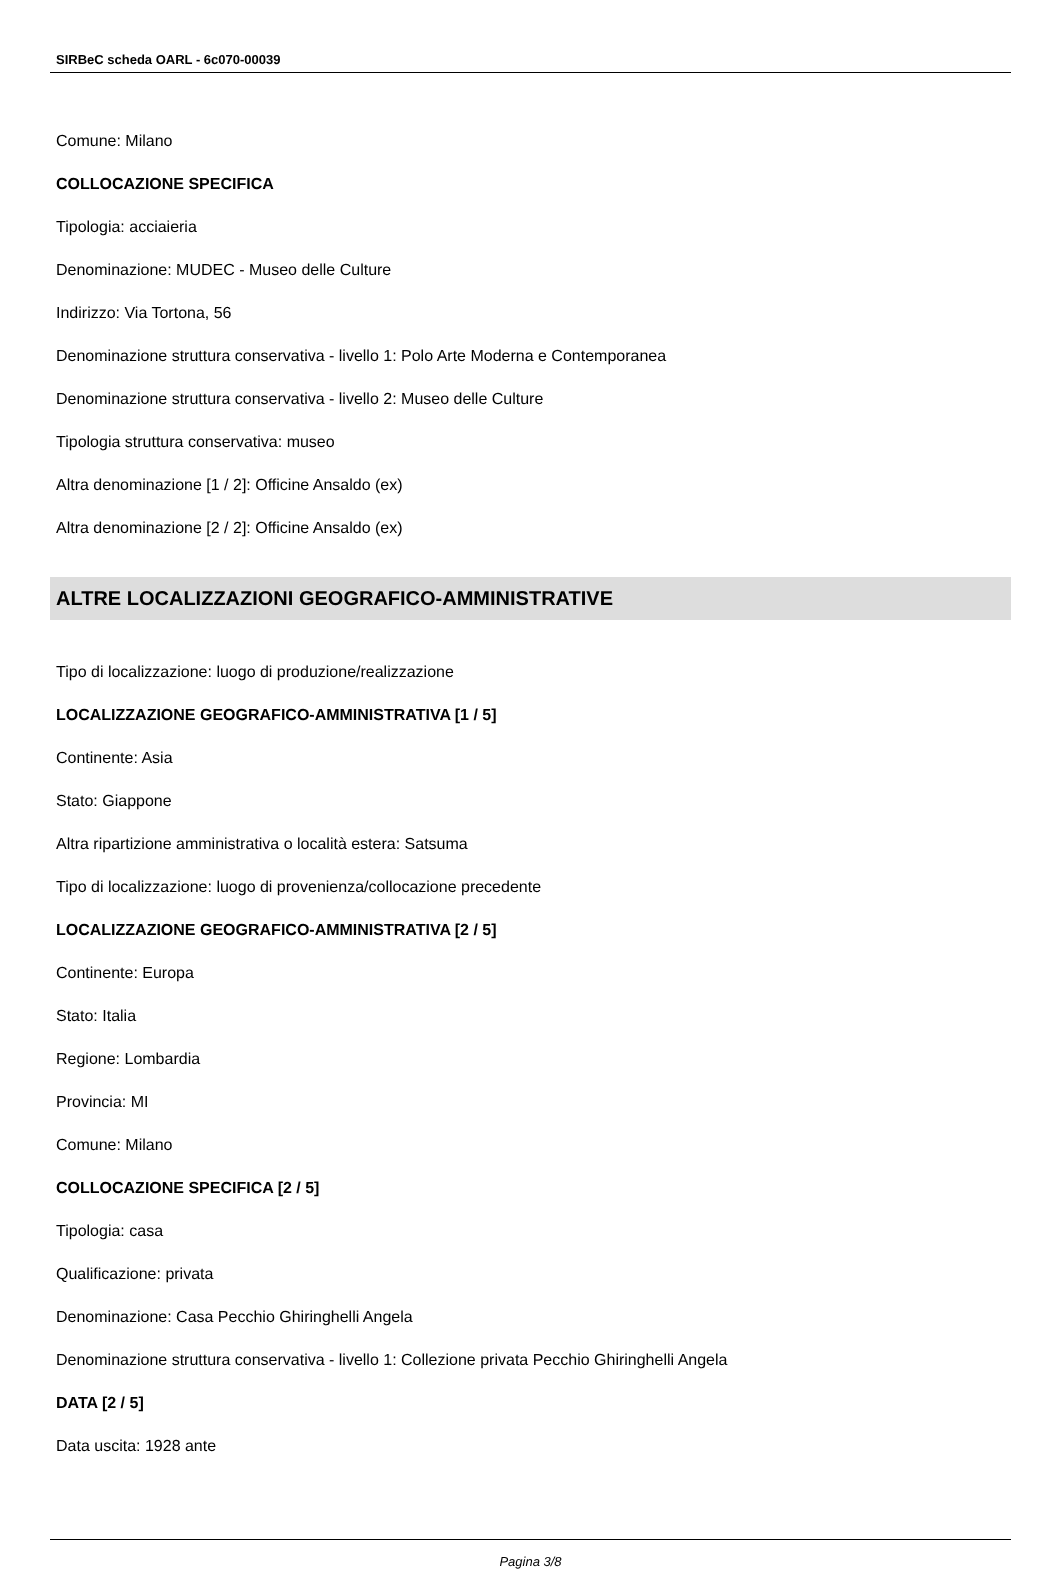SIRBeC scheda OARL - 6c070-00039
Comune: Milano
COLLOCAZIONE SPECIFICA
Tipologia: acciaieria
Denominazione: MUDEC - Museo delle Culture
Indirizzo: Via Tortona, 56
Denominazione struttura conservativa - livello 1: Polo Arte Moderna e Contemporanea
Denominazione struttura conservativa - livello 2: Museo delle Culture
Tipologia struttura conservativa: museo
Altra denominazione [1 / 2]: Officine Ansaldo (ex)
Altra denominazione [2 / 2]: Officine Ansaldo (ex)
ALTRE LOCALIZZAZIONI GEOGRAFICO-AMMINISTRATIVE
Tipo di localizzazione: luogo di produzione/realizzazione
LOCALIZZAZIONE GEOGRAFICO-AMMINISTRATIVA [1 / 5]
Continente: Asia
Stato: Giappone
Altra ripartizione amministrativa o località estera: Satsuma
Tipo di localizzazione: luogo di provenienza/collocazione precedente
LOCALIZZAZIONE GEOGRAFICO-AMMINISTRATIVA [2 / 5]
Continente: Europa
Stato: Italia
Regione: Lombardia
Provincia: MI
Comune: Milano
COLLOCAZIONE SPECIFICA [2 / 5]
Tipologia: casa
Qualificazione: privata
Denominazione: Casa Pecchio Ghiringhelli Angela
Denominazione struttura conservativa - livello 1: Collezione privata Pecchio Ghiringhelli Angela
DATA [2 / 5]
Data uscita: 1928 ante
Pagina 3/8